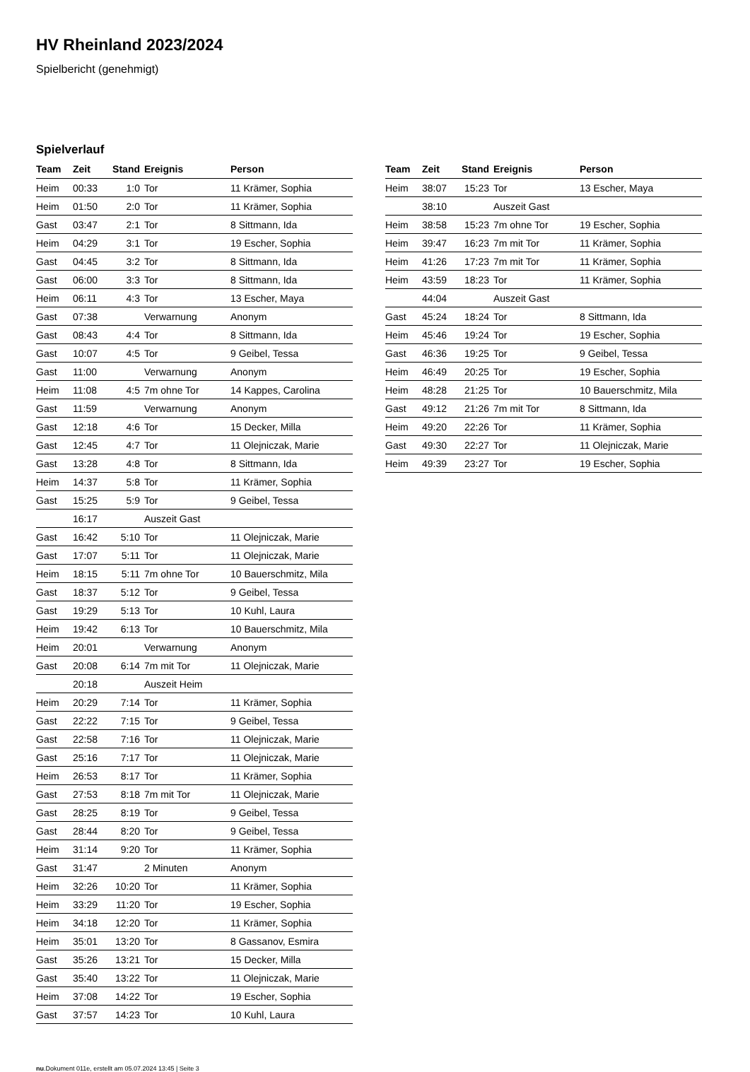HV Rheinland 2023/2024
Spielbericht (genehmigt)
Spielverlauf
| Team | Zeit | Stand | Ereignis | Person |
| --- | --- | --- | --- | --- |
| Heim | 00:33 | 1:0 | Tor | 11 Krämer, Sophia |
| Heim | 01:50 | 2:0 | Tor | 11 Krämer, Sophia |
| Gast | 03:47 | 2:1 | Tor | 8 Sittmann, Ida |
| Heim | 04:29 | 3:1 | Tor | 19 Escher, Sophia |
| Gast | 04:45 | 3:2 | Tor | 8 Sittmann, Ida |
| Gast | 06:00 | 3:3 | Tor | 8 Sittmann, Ida |
| Heim | 06:11 | 4:3 | Tor | 13 Escher, Maya |
| Gast | 07:38 | | Verwarnung | Anonym |
| Gast | 08:43 | 4:4 | Tor | 8 Sittmann, Ida |
| Gast | 10:07 | 4:5 | Tor | 9 Geibel, Tessa |
| Gast | 11:00 | | Verwarnung | Anonym |
| Heim | 11:08 | 4:5 | 7m ohne Tor | 14 Kappes, Carolina |
| Gast | 11:59 | | Verwarnung | Anonym |
| Gast | 12:18 | 4:6 | Tor | 15 Decker, Milla |
| Gast | 12:45 | 4:7 | Tor | 11 Olejniczak, Marie |
| Gast | 13:28 | 4:8 | Tor | 8 Sittmann, Ida |
| Heim | 14:37 | 5:8 | Tor | 11 Krämer, Sophia |
| Gast | 15:25 | 5:9 | Tor | 9 Geibel, Tessa |
| | 16:17 | | Auszeit Gast | |
| Gast | 16:42 | 5:10 | Tor | 11 Olejniczak, Marie |
| Gast | 17:07 | 5:11 | Tor | 11 Olejniczak, Marie |
| Heim | 18:15 | 5:11 | 7m ohne Tor | 10 Bauerschmitz, Mila |
| Gast | 18:37 | 5:12 | Tor | 9 Geibel, Tessa |
| Gast | 19:29 | 5:13 | Tor | 10 Kuhl, Laura |
| Heim | 19:42 | 6:13 | Tor | 10 Bauerschmitz, Mila |
| Heim | 20:01 | | Verwarnung | Anonym |
| Gast | 20:08 | 6:14 | 7m mit Tor | 11 Olejniczak, Marie |
| | 20:18 | | Auszeit Heim | |
| Heim | 20:29 | 7:14 | Tor | 11 Krämer, Sophia |
| Gast | 22:22 | 7:15 | Tor | 9 Geibel, Tessa |
| Gast | 22:58 | 7:16 | Tor | 11 Olejniczak, Marie |
| Gast | 25:16 | 7:17 | Tor | 11 Olejniczak, Marie |
| Heim | 26:53 | 8:17 | Tor | 11 Krämer, Sophia |
| Gast | 27:53 | 8:18 | 7m mit Tor | 11 Olejniczak, Marie |
| Gast | 28:25 | 8:19 | Tor | 9 Geibel, Tessa |
| Gast | 28:44 | 8:20 | Tor | 9 Geibel, Tessa |
| Heim | 31:14 | 9:20 | Tor | 11 Krämer, Sophia |
| Gast | 31:47 | | 2 Minuten | Anonym |
| Heim | 32:26 | 10:20 | Tor | 11 Krämer, Sophia |
| Heim | 33:29 | 11:20 | Tor | 19 Escher, Sophia |
| Heim | 34:18 | 12:20 | Tor | 11 Krämer, Sophia |
| Heim | 35:01 | 13:20 | Tor | 8 Gassanov, Esmira |
| Gast | 35:26 | 13:21 | Tor | 15 Decker, Milla |
| Gast | 35:40 | 13:22 | Tor | 11 Olejniczak, Marie |
| Heim | 37:08 | 14:22 | Tor | 19 Escher, Sophia |
| Gast | 37:57 | 14:23 | Tor | 10 Kuhl, Laura |
| Team | Zeit | Stand | Ereignis | Person |
| --- | --- | --- | --- | --- |
| Heim | 38:07 | 15:23 | Tor | 13 Escher, Maya |
| | 38:10 | | Auszeit Gast | |
| Heim | 38:58 | 15:23 | 7m ohne Tor | 19 Escher, Sophia |
| Heim | 39:47 | 16:23 | 7m mit Tor | 11 Krämer, Sophia |
| Heim | 41:26 | 17:23 | 7m mit Tor | 11 Krämer, Sophia |
| Heim | 43:59 | 18:23 | Tor | 11 Krämer, Sophia |
| | 44:04 | | Auszeit Gast | |
| Gast | 45:24 | 18:24 | Tor | 8 Sittmann, Ida |
| Heim | 45:46 | 19:24 | Tor | 19 Escher, Sophia |
| Gast | 46:36 | 19:25 | Tor | 9 Geibel, Tessa |
| Heim | 46:49 | 20:25 | Tor | 19 Escher, Sophia |
| Heim | 48:28 | 21:25 | Tor | 10 Bauerschmitz, Mila |
| Gast | 49:12 | 21:26 | 7m mit Tor | 8 Sittmann, Ida |
| Heim | 49:20 | 22:26 | Tor | 11 Krämer, Sophia |
| Gast | 49:30 | 22:27 | Tor | 11 Olejniczak, Marie |
| Heim | 49:39 | 23:27 | Tor | 19 Escher, Sophia |
nu.Dokument 011e, erstellt am 05.07.2024 13:45 | Seite 3